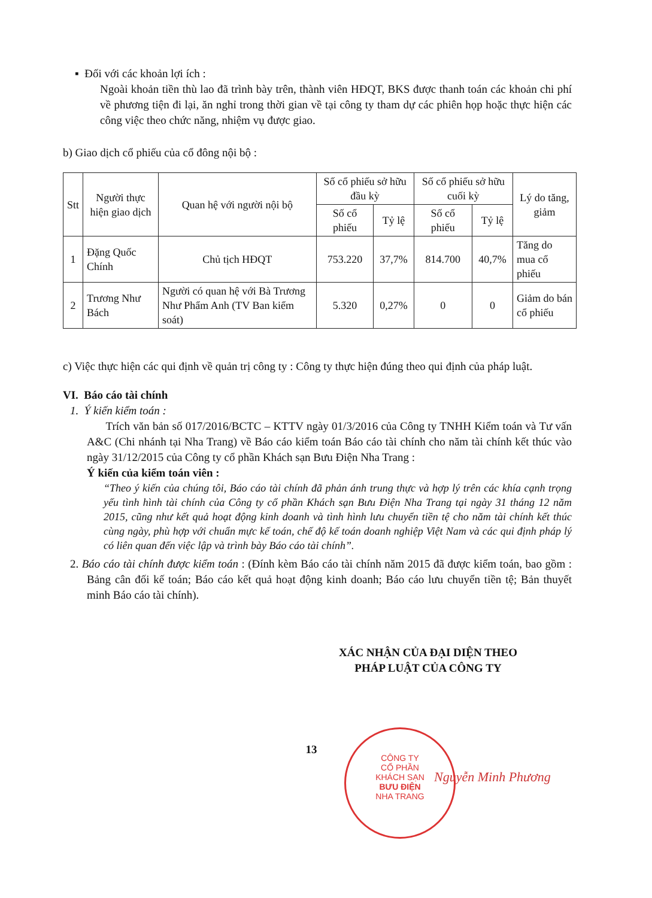▪ Đối với các khoản lợi ích :
Ngoài khoản tiền thù lao đã trình bày trên, thành viên HĐQT, BKS được thanh toán các khoản chi phí về phương tiện đi lại, ăn nghỉ trong thời gian về tại công ty tham dự các phiên họp hoặc thực hiện các công việc theo chức năng, nhiệm vụ được giao.
b) Giao dịch cổ phiếu của cổ đông nội bộ :
| Stt | Người thực hiện giao dịch | Quan hệ với người nội bộ | Số cổ phiếu sở hữu đầu kỳ | | Số cổ phiếu sở hữu cuối kỳ | | Lý do tăng, giảm |
| --- | --- | --- | --- | --- | --- | --- | --- |
| | | | Số cổ phiếu | Tỷ lệ | Số cổ phiếu | Tỷ lệ | |
| 1 | Đặng Quốc Chính | Chủ tịch HĐQT | 753.220 | 37,7% | 814.700 | 40,7% | Tăng do mua cổ phiếu |
| 2 | Trương Như Bách | Người có quan hệ với Bà Trương Như Phẩm Anh (TV Ban kiểm soát) | 5.320 | 0,27% | 0 | 0 | Giảm do bán cổ phiếu |
c) Việc thực hiện các qui định về quản trị công ty : Công ty thực hiện đúng theo qui định của pháp luật.
VI. Báo cáo tài chính
1. Ý kiến kiểm toán :
Trích văn bản số 017/2016/BCTC – KTTV ngày 01/3/2016 của Công ty TNHH Kiểm toán và Tư vấn A&C (Chi nhánh tại Nha Trang) về Báo cáo kiểm toán Báo cáo tài chính cho năm tài chính kết thúc vào ngày 31/12/2015 của Công ty cổ phần Khách sạn Bưu Điện Nha Trang :
Ý kiến của kiểm toán viên :
“Theo ý kiến của chúng tôi, Báo cáo tài chính đã phản ánh trung thực và hợp lý trên các khía cạnh trọng yếu tình hình tài chính của Công ty cổ phần Khách sạn Bưu Điện Nha Trang tại ngày 31 tháng 12 năm 2015, cũng như kết quả hoạt động kinh doanh và tình hình lưu chuyển tiền tệ cho năm tài chính kết thúc cùng ngày, phù hợp với chuẩn mực kế toán, chế độ kế toán doanh nghiệp Việt Nam và các qui định pháp lý có liên quan đến việc lập và trình bày Báo cáo tài chính”.
2. Báo cáo tài chính được kiểm toán : (Đính kèm Báo cáo tài chính năm 2015 đã được kiểm toán, bao gồm : Bảng cân đối kế toán; Báo cáo kết quả hoạt động kinh doanh; Báo cáo lưu chuyển tiền tệ; Bản thuyết minh Báo cáo tài chính).
XÁC NHẬN CỦA ĐẠI DIỆN THEO PHÁP LUẬT CỦA CÔNG TY
13
Nguyễn Minh Phương
CÔNG TY
CỔ PHẦN
KHÁCH SẠN
BƯU ĐIỆN
NHA TRANG